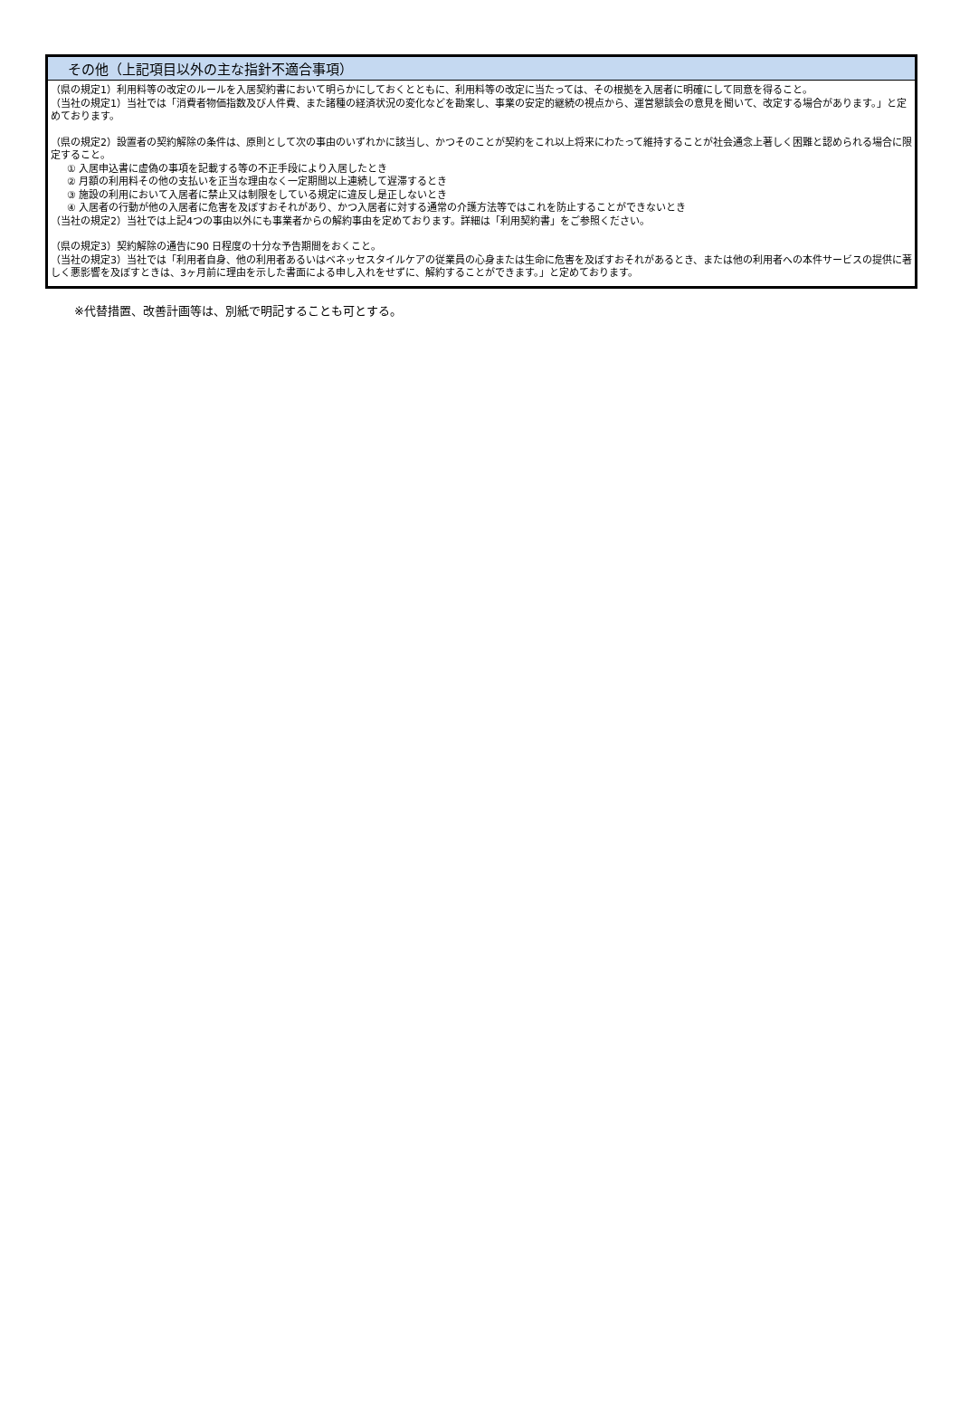その他（上記項目以外の主な指針不適合事項）
（県の規定1）利用料等の改定のルールを入居契約書において明らかにしておくとともに、利用料等の改定に当たっては、その根拠を入居者に明確にして同意を得ること。
（当社の規定1）当社では「消費者物価指数及び人件費、また諸種の経済状況の変化などを勘案し、事業の安定的継続の視点から、運営懇談会の意見を聞いて、改定する場合があります。」と定めております。
（県の規定2）設置者の契約解除の条件は、原則として次の事由のいずれかに該当し、かつそのことが契約をこれ以上将来にわたって維持することが社会通念上著しく困難と認められる場合に限定すること。
① 入居申込書に虚偽の事項を記載する等の不正手段により入居したとき
② 月額の利用料その他の支払いを正当な理由なく一定期間以上連続して遅滞するとき
③ 施設の利用において入居者に禁止又は制限をしている規定に違反し是正しないとき
④ 入居者の行動が他の入居者に危害を及ぼすおそれがあり、かつ入居者に対する通常の介護方法等ではこれを防止することができないとき
（当社の規定2）当社では上記4つの事由以外にも事業者からの解約事由を定めております。詳細は「利用契約書」をご参照ください。
（県の規定3）契約解除の通告に90 日程度の十分な予告期間をおくこと。
（当社の規定3）当社では「利用者自身、他の利用者あるいはベネッセスタイルケアの従業員の心身または生命に危害を及ぼすおそれがあるとき、または他の利用者への本件サービスの提供に著しく悪影響を及ぼすときは、3ヶ月前に理由を示した書面による申し入れをせずに、解約することができます。」と定めております。
※代替措置、改善計画等は、別紙で明記することも可とする。